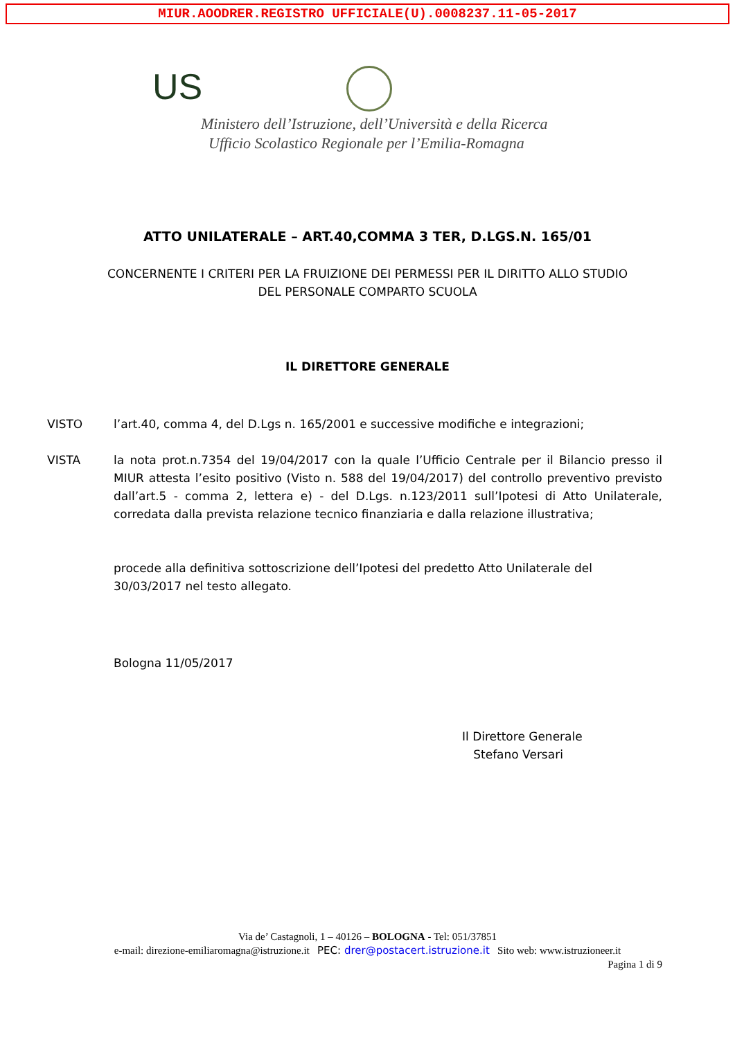MIUR.AOODRER.REGISTRO UFFICIALE(U).0008237.11-05-2017
US
Ministero dell’Istruzione, dell’Università e della Ricerca
Ufficio Scolastico Regionale per l’Emilia-Romagna
ATTO UNILATERALE – ART.40,COMMA 3 TER, D.LGS.N. 165/01
CONCERNENTE I CRITERI PER LA FRUIZIONE DEI PERMESSI PER IL DIRITTO ALLO STUDIO
DEL PERSONALE COMPARTO SCUOLA
IL DIRETTORE GENERALE
VISTO l’art.40, comma 4, del D.Lgs n. 165/2001 e successive modifiche e integrazioni;
VISTA la nota prot.n.7354 del 19/04/2017 con la quale l’Ufficio Centrale per il Bilancio presso il MIUR attesta l’esito positivo (Visto n. 588 del 19/04/2017) del controllo preventivo previsto dall’art.5 - comma 2, lettera e) - del D.Lgs. n.123/2011 sull’Ipotesi di Atto Unilaterale, corredata dalla prevista relazione tecnico finanziaria e dalla relazione illustrativa;
procede alla definitiva sottoscrizione dell’Ipotesi del predetto Atto Unilaterale del 30/03/2017 nel testo allegato.
Bologna 11/05/2017
Il Direttore Generale
Stefano Versari
Via de’ Castagnoli, 1 – 40126 – BOLOGNA - Tel: 051/37851
e-mail: direzione-emiliaromagna@istruzione.it PEC: drer@postacert.istruzione.it Sito web: www.istruzioneer.it
Pagina 1 di 9